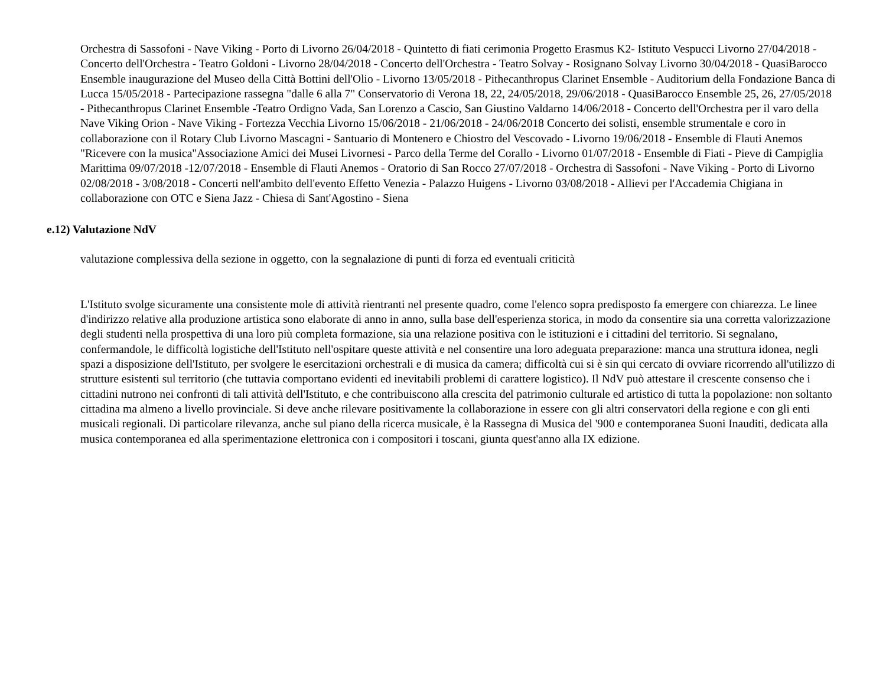Orchestra di Sassofoni - Nave Viking - Porto di Livorno 26/04/2018 - Quintetto di fiati cerimonia Progetto Erasmus K2- Istituto Vespucci Livorno 27/04/2018 - Concerto dell'Orchestra - Teatro Goldoni - Livorno 28/04/2018 - Concerto dell'Orchestra - Teatro Solvay - Rosignano Solvay Livorno 30/04/2018 - QuasiBarocco Ensemble inaugurazione del Museo della Città Bottini dell'Olio - Livorno 13/05/2018 - Pithecanthropus Clarinet Ensemble - Auditorium della Fondazione Banca di Lucca 15/05/2018 - Partecipazione rassegna "dalle 6 alla 7" Conservatorio di Verona 18, 22, 24/05/2018, 29/06/2018 - QuasiBarocco Ensemble 25, 26, 27/05/2018 - Pithecanthropus Clarinet Ensemble -Teatro Ordigno Vada, San Lorenzo a Cascio, San Giustino Valdarno 14/06/2018 - Concerto dell'Orchestra per il varo della Nave Viking Orion - Nave Viking - Fortezza Vecchia Livorno 15/06/2018 - 21/06/2018 - 24/06/2018 Concerto dei solisti, ensemble strumentale e coro in collaborazione con il Rotary Club Livorno Mascagni - Santuario di Montenero e Chiostro del Vescovado - Livorno 19/06/2018 - Ensemble di Flauti Anemos "Ricevere con la musica"Associazione Amici dei Musei Livornesi - Parco della Terme del Corallo - Livorno 01/07/2018 - Ensemble di Fiati - Pieve di Campiglia Marittima 09/07/2018 -12/07/2018 - Ensemble di Flauti Anemos - Oratorio di San Rocco 27/07/2018 - Orchestra di Sassofoni - Nave Viking - Porto di Livorno 02/08/2018 - 3/08/2018 - Concerti nell'ambito dell'evento Effetto Venezia - Palazzo Huigens - Livorno 03/08/2018 - Allievi per l'Accademia Chigiana in collaborazione con OTC e Siena Jazz - Chiesa di Sant'Agostino - Siena
e.12) Valutazione NdV
valutazione complessiva della sezione in oggetto, con la segnalazione di punti di forza ed eventuali criticità
L'Istituto svolge sicuramente una consistente mole di attività rientranti nel presente quadro, come l'elenco sopra predisposto fa emergere con chiarezza. Le linee d'indirizzo relative alla produzione artistica sono elaborate di anno in anno, sulla base dell'esperienza storica, in modo da consentire sia una corretta valorizzazione degli studenti nella prospettiva di una loro più completa formazione, sia una relazione positiva con le istituzioni e i cittadini del territorio. Si segnalano, confermandole, le difficoltà logistiche dell'Istituto nell'ospitare queste attività e nel consentire una loro adeguata preparazione: manca una struttura idonea, negli spazi a disposizione dell'Istituto, per svolgere le esercitazioni orchestrali e di musica da camera; difficoltà cui si è sin qui cercato di ovviare ricorrendo all'utilizzo di strutture esistenti sul territorio (che tuttavia comportano evidenti ed inevitabili problemi di carattere logistico). Il NdV può attestare il crescente consenso che i cittadini nutrono nei confronti di tali attività dell'Istituto, e che contribuiscono alla crescita del patrimonio culturale ed artistico di tutta la popolazione: non soltanto cittadina ma almeno a livello provinciale. Si deve anche rilevare positivamente la collaborazione in essere con gli altri conservatori della regione e con gli enti musicali regionali. Di particolare rilevanza, anche sul piano della ricerca musicale, è la Rassegna di Musica del '900 e contemporanea Suoni Inauditi, dedicata alla musica contemporanea ed alla sperimentazione elettronica con i compositori i toscani, giunta quest'anno alla IX edizione.